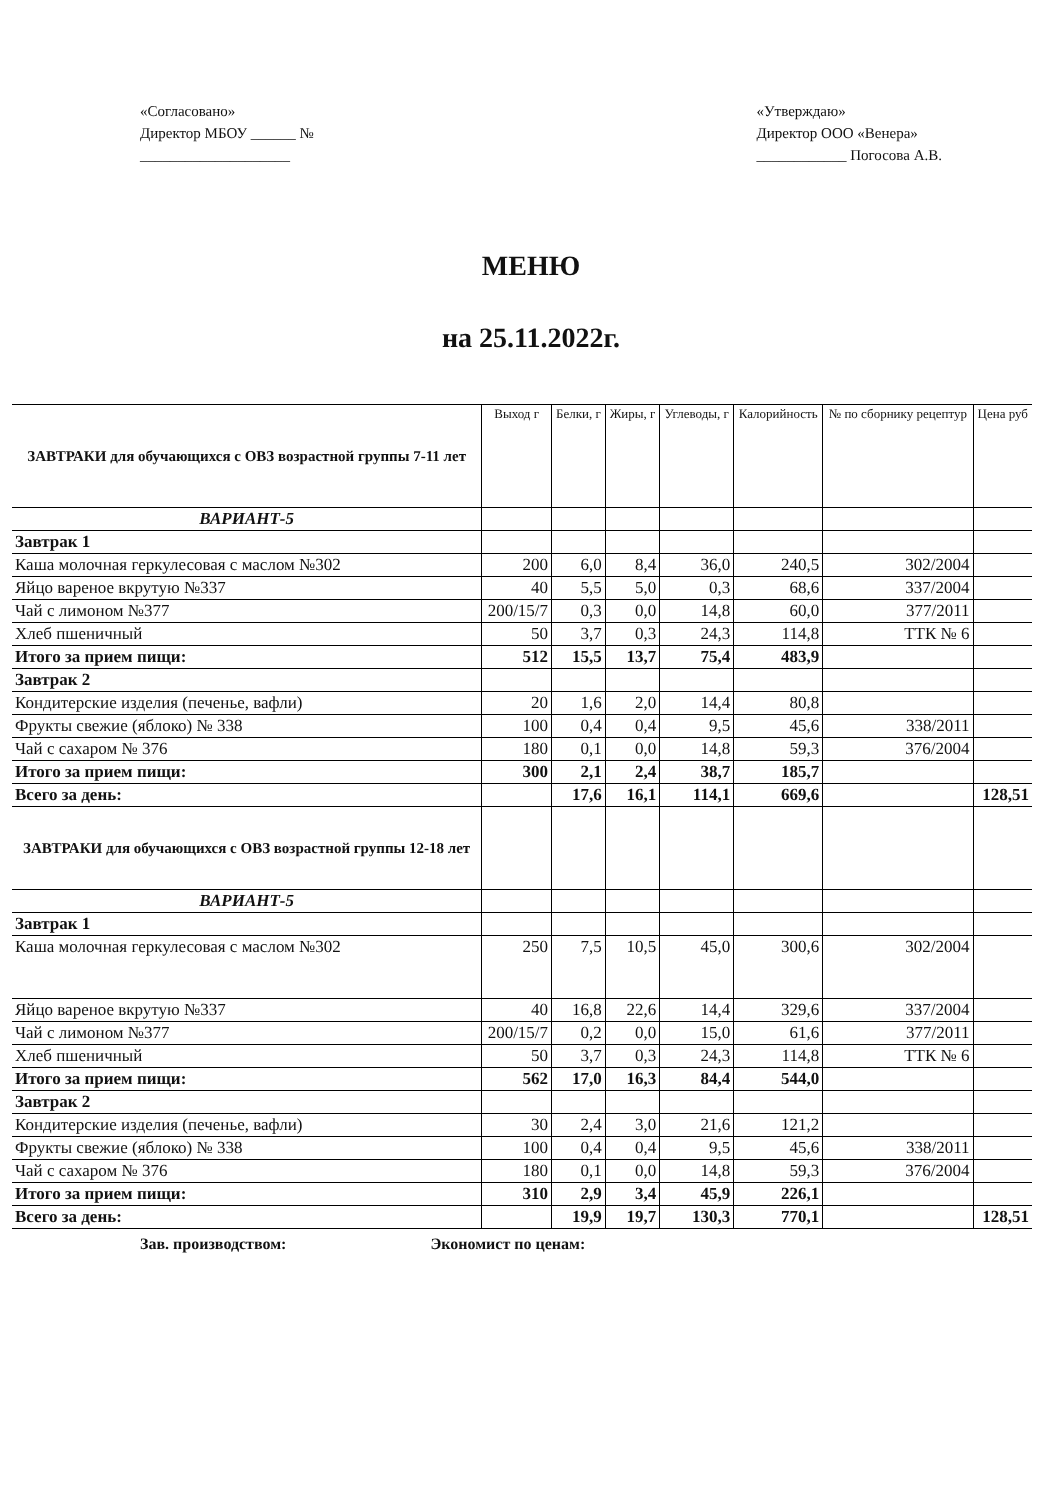«Согласовано»
Директор МБОУ ______ №
____________________
«Утверждаю»
Директор ООО «Венера»
____________ Погосова А.В.
МЕНЮ
на 25.11.2022г.
| ЗАВТРАКИ для обучающихся с ОВЗ возрастной группы 7-11 лет | Выход г | Белки, г | Жиры, г | Углеводы, г | Калорийность | № по сборнику рецептур | Цена руб |
| --- | --- | --- | --- | --- | --- | --- | --- |
| ВАРИАНТ-5 | | | | | | | |
| Завтрак 1 | | | | | | | |
| Каша молочная геркулесовая с маслом №302 | 200 | 6,0 | 8,4 | 36,0 | 240,5 | 302/2004 | |
| Яйцо вареное вкрутую №337 | 40 | 5,5 | 5,0 | 0,3 | 68,6 | 337/2004 | |
| Чай с лимоном №377 | 200/15/7 | 0,3 | 0,0 | 14,8 | 60,0 | 377/2011 | |
| Хлеб пшеничный | 50 | 3,7 | 0,3 | 24,3 | 114,8 | ТТК № 6 | |
| Итого за прием пищи: | 512 | 15,5 | 13,7 | 75,4 | 483,9 | | |
| Завтрак 2 | | | | | | | |
| Кондитерские изделия (печенье, вафли) | 20 | 1,6 | 2,0 | 14,4 | 80,8 | | |
| Фрукты свежие (яблоко) № 338 | 100 | 0,4 | 0,4 | 9,5 | 45,6 | 338/2011 | |
| Чай с сахаром № 376 | 180 | 0,1 | 0,0 | 14,8 | 59,3 | 376/2004 | |
| Итого за прием пищи: | 300 | 2,1 | 2,4 | 38,7 | 185,7 | | |
| Всего за день: | | 17,6 | 16,1 | 114,1 | 669,6 | | 128,51 |
| ЗАВТРАКИ для обучающихся с ОВЗ возрастной группы 12-18 лет | | | | | | | |
| ВАРИАНТ-5 | | | | | | | |
| Завтрак 1 | | | | | | | |
| Каша молочная геркулесовая с маслом №302 | 250 | 7,5 | 10,5 | 45,0 | 300,6 | 302/2004 | |
| Яйцо вареное вкрутую №337 | 40 | 16,8 | 22,6 | 14,4 | 329,6 | 337/2004 | |
| Чай с лимоном №377 | 200/15/7 | 0,2 | 0,0 | 15,0 | 61,6 | 377/2011 | |
| Хлеб пшеничный | 50 | 3,7 | 0,3 | 24,3 | 114,8 | ТТК № 6 | |
| Итого за прием пищи: | 562 | 17,0 | 16,3 | 84,4 | 544,0 | | |
| Завтрак 2 | | | | | | | |
| Кондитерские изделия (печенье, вафли) | 30 | 2,4 | 3,0 | 21,6 | 121,2 | | |
| Фрукты свежие (яблоко) № 338 | 100 | 0,4 | 0,4 | 9,5 | 45,6 | 338/2011 | |
| Чай с сахаром № 376 | 180 | 0,1 | 0,0 | 14,8 | 59,3 | 376/2004 | |
| Итого за прием пищи: | 310 | 2,9 | 3,4 | 45,9 | 226,1 | | |
| Всего за день: | | 19,9 | 19,7 | 130,3 | 770,1 | | 128,51 |
Зав. производством: Экономист по ценам: